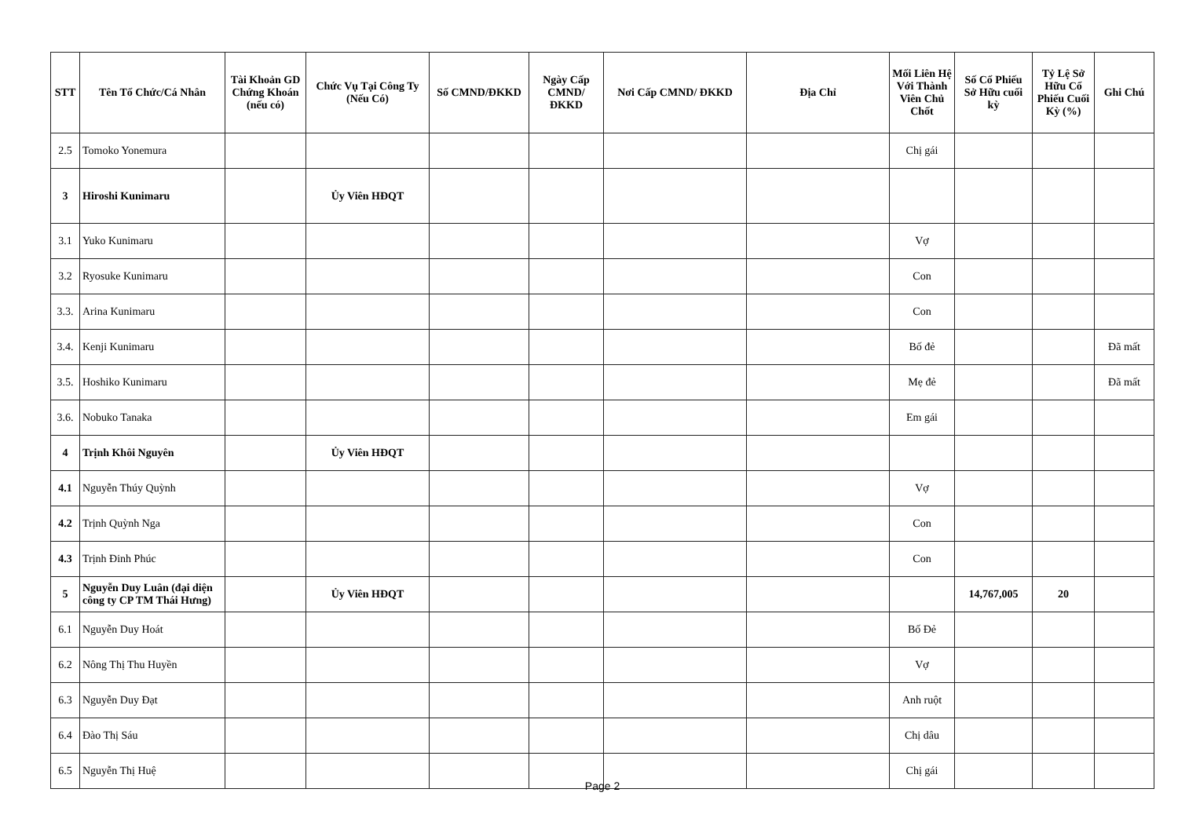| STT | Tên Tổ Chức/Cá Nhân | Tài Khoản GD Chứng Khoán (nếu có) | Chức Vụ Tại Công Ty (Nếu Có) | Số CMND/ĐKKD | Ngày Cấp CMND/ ĐKKD | Nơi Cấp CMND/ ĐKKD | Địa Chỉ | Mối Liên Hệ Với Thành Viên Chủ Chốt | Số Cổ Phiếu Sở Hữu cuối kỳ | Tỷ Lệ Sở Hữu Cổ Phiếu Cuối Kỳ (%) | Ghi Chú |
| --- | --- | --- | --- | --- | --- | --- | --- | --- | --- | --- | --- |
| 2.5 | Tomoko Yonemura | | | | | | | Chị gái | | | |
| 3 | Hiroshi Kunimaru | | Ủy Viên HĐQT | | | | | | | | |
| 3.1 | Yuko Kunimaru | | | | | | | Vợ | | | |
| 3.2 | Ryosuke Kunimaru | | | | | | | Con | | | |
| 3.3. | Arina Kunimaru | | | | | | | Con | | | |
| 3.4. | Kenji Kunimaru | | | | | | | Bố đẻ | | | Đã mất |
| 3.5. | Hoshiko Kunimaru | | | | | | | Mẹ đẻ | | | Đã mất |
| 3.6. | Nobuko Tanaka | | | | | | | Em gái | | | |
| 4 | Trịnh Khôi Nguyên | | Ủy Viên HĐQT | | | | | | | | |
| 4.1 | Nguyễn Thúy Quỳnh | | | | | | | Vợ | | | |
| 4.2 | Trịnh Quỳnh Nga | | | | | | | Con | | | |
| 4.3 | Trịnh Đinh Phúc | | | | | | | Con | | | |
| 5 | Nguyễn Duy Luân (đại diện công ty CP TM Thái Hưng) | | Ủy Viên HĐQT | | | | | | 14,767,005 | 20 | |
| 6.1 | Nguyễn Duy Hoát | | | | | | | Bố Đẻ | | | |
| 6.2 | Nông Thị Thu Huyền | | | | | | | Vợ | | | |
| 6.3 | Nguyễn Duy Đạt | | | | | | | Anh ruột | | | |
| 6.4 | Đào Thị Sáu | | | | | | | Chị dâu | | | |
| 6.5 | Nguyễn Thị Huệ | | | | | | | Chị gái | | | |
Page 2